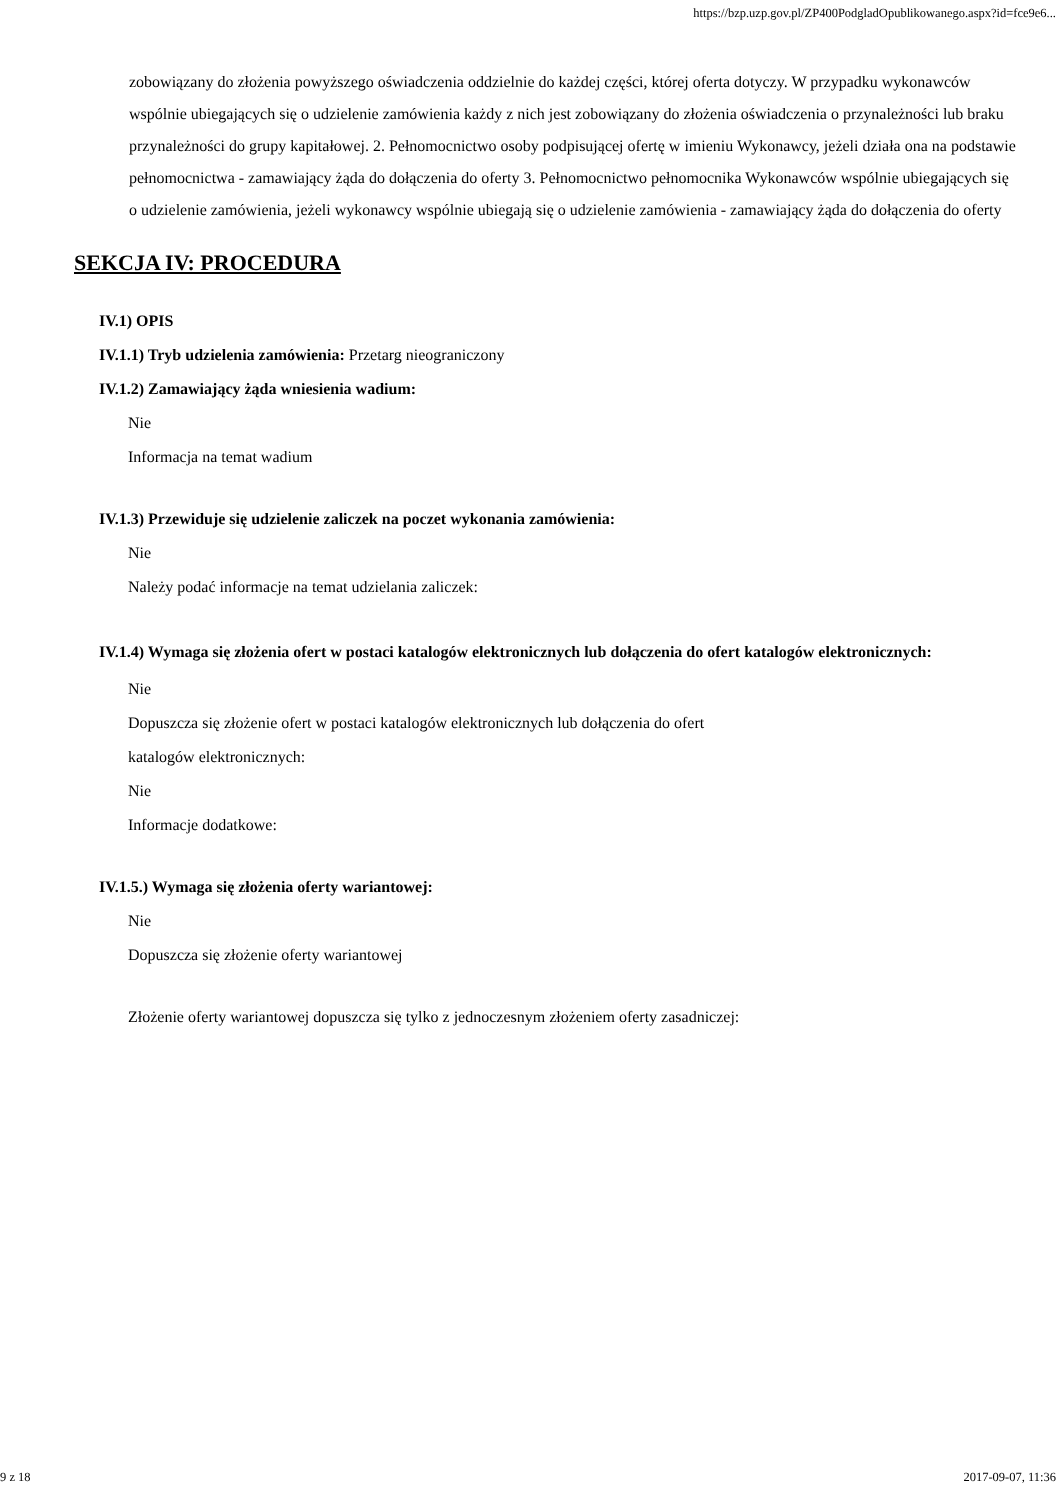https://bzp.uzp.gov.pl/ZP400PodgladOpublikowanego.aspx?id=fce9e6...
zobowiązany do złożenia powyższego oświadczenia oddzielnie do każdej części, której oferta dotyczy. W przypadku wykonawców wspólnie ubiegających się o udzielenie zamówienia każdy z nich jest zobowiązany do złożenia oświadczenia o przynależności lub braku przynależności do grupy kapitałowej. 2. Pełnomocnictwo osoby podpisującej ofertę w imieniu Wykonawcy, jeżeli działa ona na podstawie pełnomocnictwa - zamawiający żąda do dołączenia do oferty 3. Pełnomocnictwo pełnomocnika Wykonawców wspólnie ubiegających się o udzielenie zamówienia, jeżeli wykonawcy wspólnie ubiegają się o udzielenie zamówienia - zamawiający żąda do dołączenia do oferty
SEKCJA IV: PROCEDURA
IV.1) OPIS
IV.1.1) Tryb udzielenia zamówienia: Przetarg nieograniczony
IV.1.2) Zamawiający żąda wniesienia wadium:
Nie
Informacja na temat wadium
IV.1.3) Przewiduje się udzielenie zaliczek na poczet wykonania zamówienia:
Nie
Należy podać informacje na temat udzielania zaliczek:
IV.1.4) Wymaga się złożenia ofert w postaci katalogów elektronicznych lub dołączenia do ofert katalogów elektronicznych:
Nie
Dopuszcza się złożenie ofert w postaci katalogów elektronicznych lub dołączenia do ofert
katalogów elektronicznych:
Nie
Informacje dodatkowe:
IV.1.5.) Wymaga się złożenia oferty wariantowej:
Nie
Dopuszcza się złożenie oferty wariantowej
Złożenie oferty wariantowej dopuszcza się tylko z jednoczesnym złożeniem oferty zasadniczej:
9 z 18 2017-09-07, 11:36